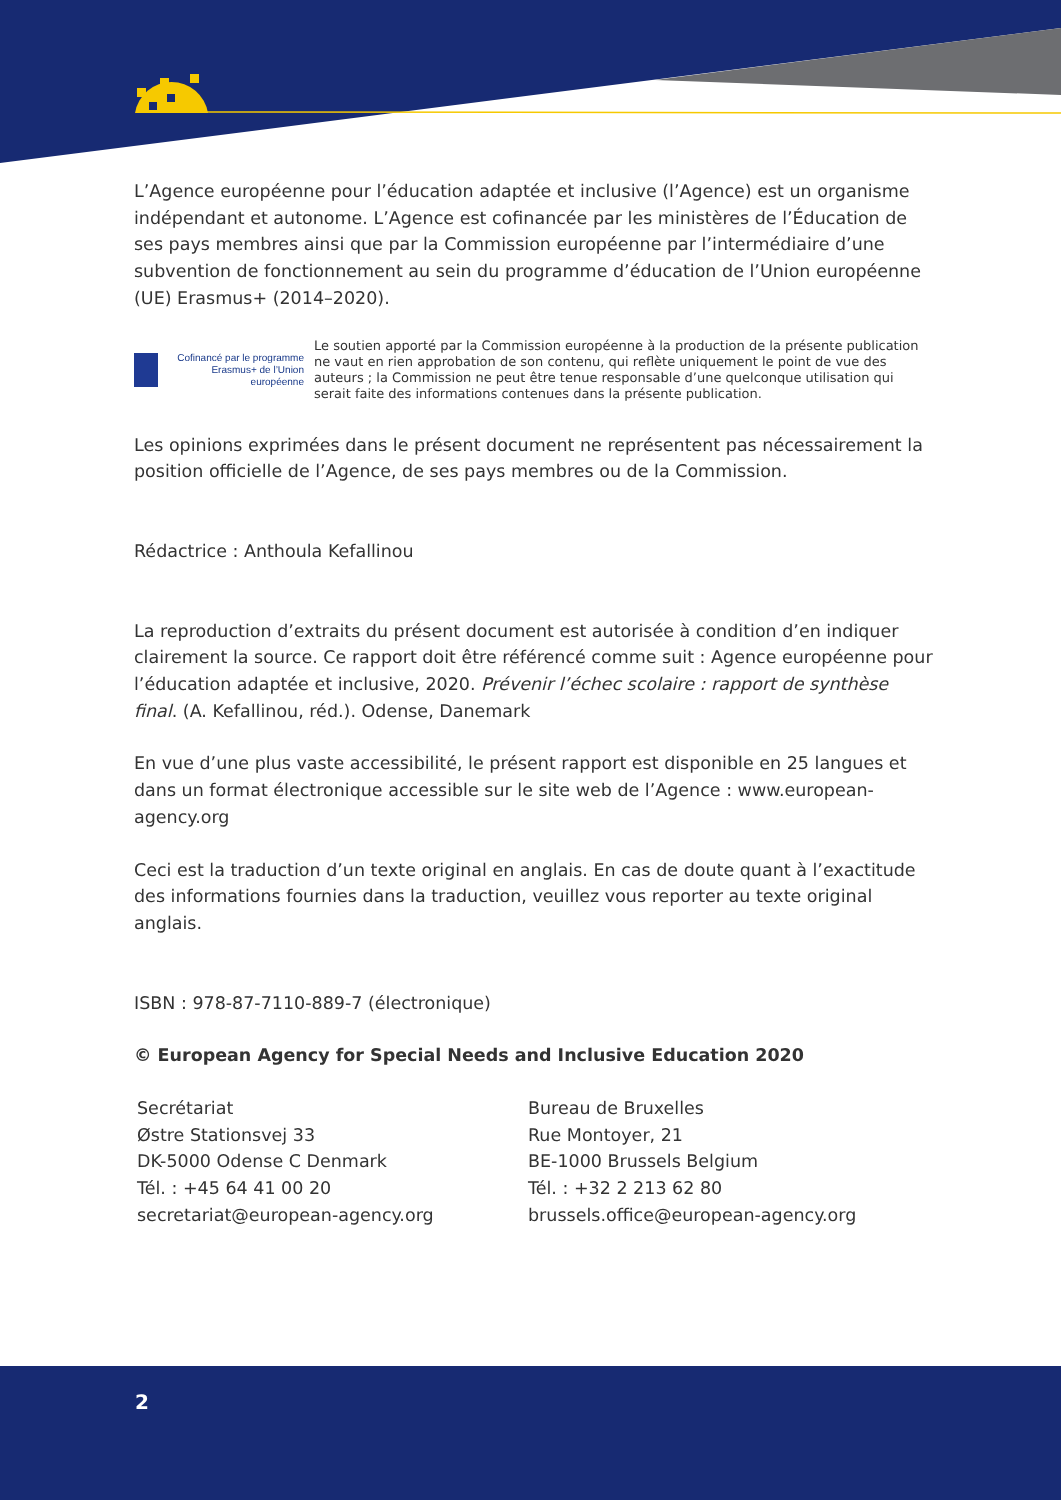L’Agence européenne pour l’éducation adaptée et inclusive (l’Agence) est un organisme indépendant et autonome. L’Agence est cofinancée par les ministères de l’Éducation de ses pays membres ainsi que par la Commission européenne par l’intermédiaire d’une subvention de fonctionnement au sein du programme d’éducation de l’Union européenne (UE) Erasmus+ (2014–2020).
Cofinancé par le programme Erasmus+ de l’Union européenne
Le soutien apporté par la Commission européenne à la production de la présente publication ne vaut en rien approbation de son contenu, qui reflète uniquement le point de vue des auteurs ; la Commission ne peut être tenue responsable d’une quelconque utilisation qui serait faite des informations contenues dans la présente publication.
Les opinions exprimées dans le présent document ne représentent pas nécessairement la position officielle de l’Agence, de ses pays membres ou de la Commission.
Rédactrice : Anthoula Kefallinou
La reproduction d’extraits du présent document est autorisée à condition d’en indiquer clairement la source. Ce rapport doit être référencé comme suit : Agence européenne pour l’éducation adaptée et inclusive, 2020. Prévenir l’échec scolaire : rapport de synthèse final. (A. Kefallinou, réd.). Odense, Danemark
En vue d’une plus vaste accessibilité, le présent rapport est disponible en 25 langues et dans un format électronique accessible sur le site web de l’Agence : www.european-agency.org
Ceci est la traduction d’un texte original en anglais. En cas de doute quant à l’exactitude des informations fournies dans la traduction, veuillez vous reporter au texte original anglais.
ISBN : 978-87-7110-889-7 (électronique)
© European Agency for Special Needs and Inclusive Education 2020
Secrétariat
Østre Stationsvej 33
DK-5000 Odense C Denmark
Tél. : +45 64 41 00 20
secretariat@european-agency.org
Bureau de Bruxelles
Rue Montoyer, 21
BE-1000 Brussels Belgium
Tél. : +32 2 213 62 80
brussels.office@european-agency.org
2